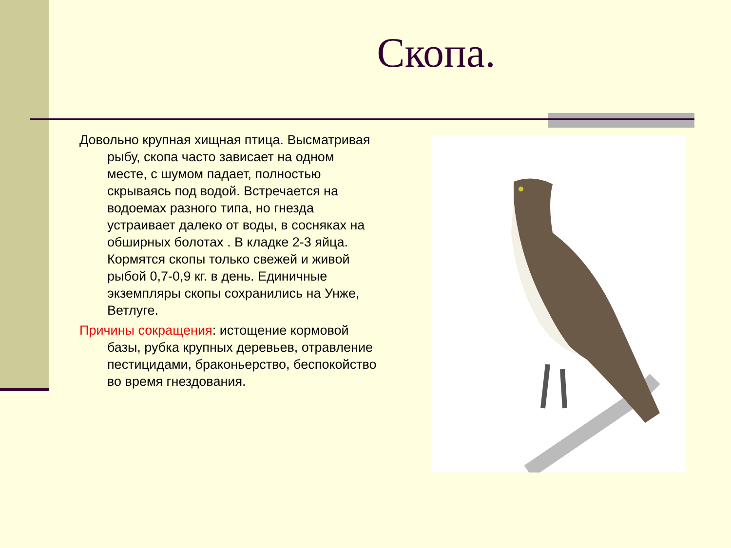Скопа.
Довольно крупная хищная птица. Высматривая рыбу, скопа часто зависает на одном месте, с шумом падает, полностью скрываясь под водой. Встречается на водоемах разного типа, но гнезда устраивает далеко от воды, в сосняках на обширных болотах . В кладке 2-3 яйца. Кормятся скопы только свежей и живой рыбой 0,7-0,9 кг. в день. Единичные экземпляры скопы сохранились на Унже, Ветлуге.
Причины сокращения: истощение кормовой базы, рубка крупных деревьев, отравление пестицидами, браконьерство, беспокойство во время гнездования.